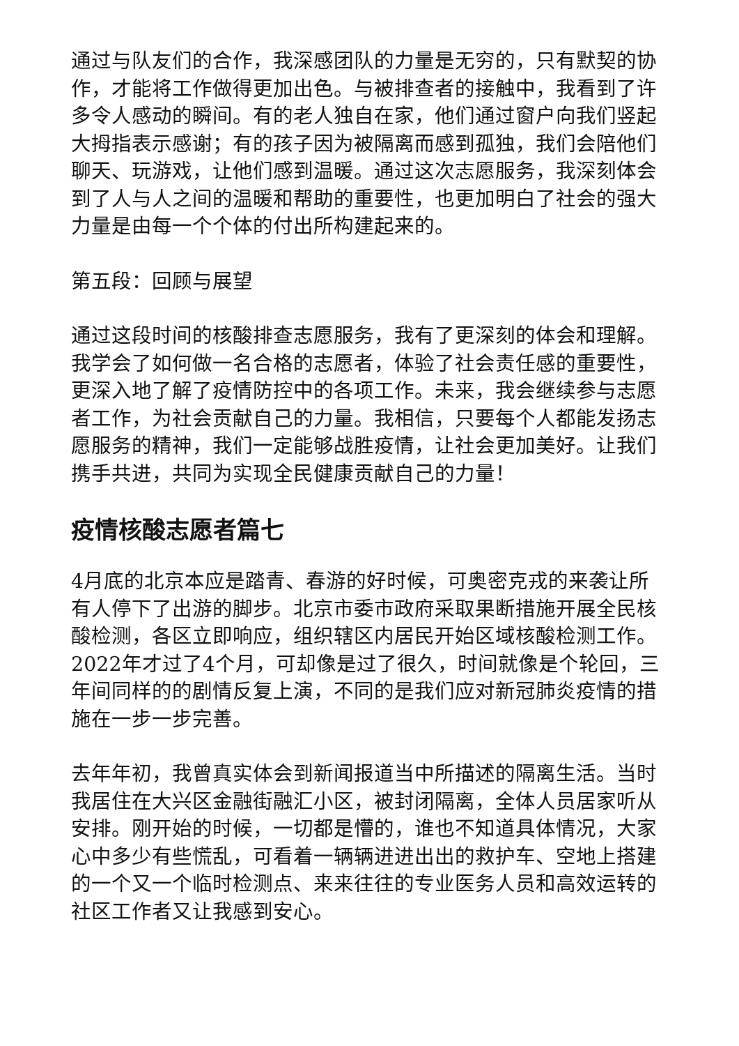通过与队友们的合作，我深感团队的力量是无穷的，只有默契的协作，才能将工作做得更加出色。与被排查者的接触中，我看到了许多令人感动的瞬间。有的老人独自在家，他们通过窗户向我们竖起大拇指表示感谢；有的孩子因为被隔离而感到孤独，我们会陪他们聊天、玩游戏，让他们感到温暖。通过这次志愿服务，我深刻体会到了人与人之间的温暖和帮助的重要性，也更加明白了社会的强大力量是由每一个个体的付出所构建起来的。
第五段：回顾与展望
通过这段时间的核酸排查志愿服务，我有了更深刻的体会和理解。我学会了如何做一名合格的志愿者，体验了社会责任感的重要性，更深入地了解了疫情防控中的各项工作。未来，我会继续参与志愿者工作，为社会贡献自己的力量。我相信，只要每个人都能发扬志愿服务的精神，我们一定能够战胜疫情，让社会更加美好。让我们携手共进，共同为实现全民健康贡献自己的力量！
疫情核酸志愿者篇七
4月底的北京本应是踏青、春游的好时候，可奥密克戎的来袭让所有人停下了出游的脚步。北京市委市政府采取果断措施开展全民核酸检测，各区立即响应，组织辖区内居民开始区域核酸检测工作。2022年才过了4个月，可却像是过了很久，时间就像是个轮回，三年间同样的的剧情反复上演，不同的是我们应对新冠肺炎疫情的措施在一步一步完善。
去年年初，我曾真实体会到新闻报道当中所描述的隔离生活。当时我居住在大兴区金融街融汇小区，被封闭隔离，全体人员居家听从安排。刚开始的时候，一切都是懵的，谁也不知道具体情况，大家心中多少有些慌乱，可看着一辆辆进进出出的救护车、空地上搭建的一个又一个临时检测点、来来往往的专业医务人员和高效运转的社区工作者又让我感到安心。